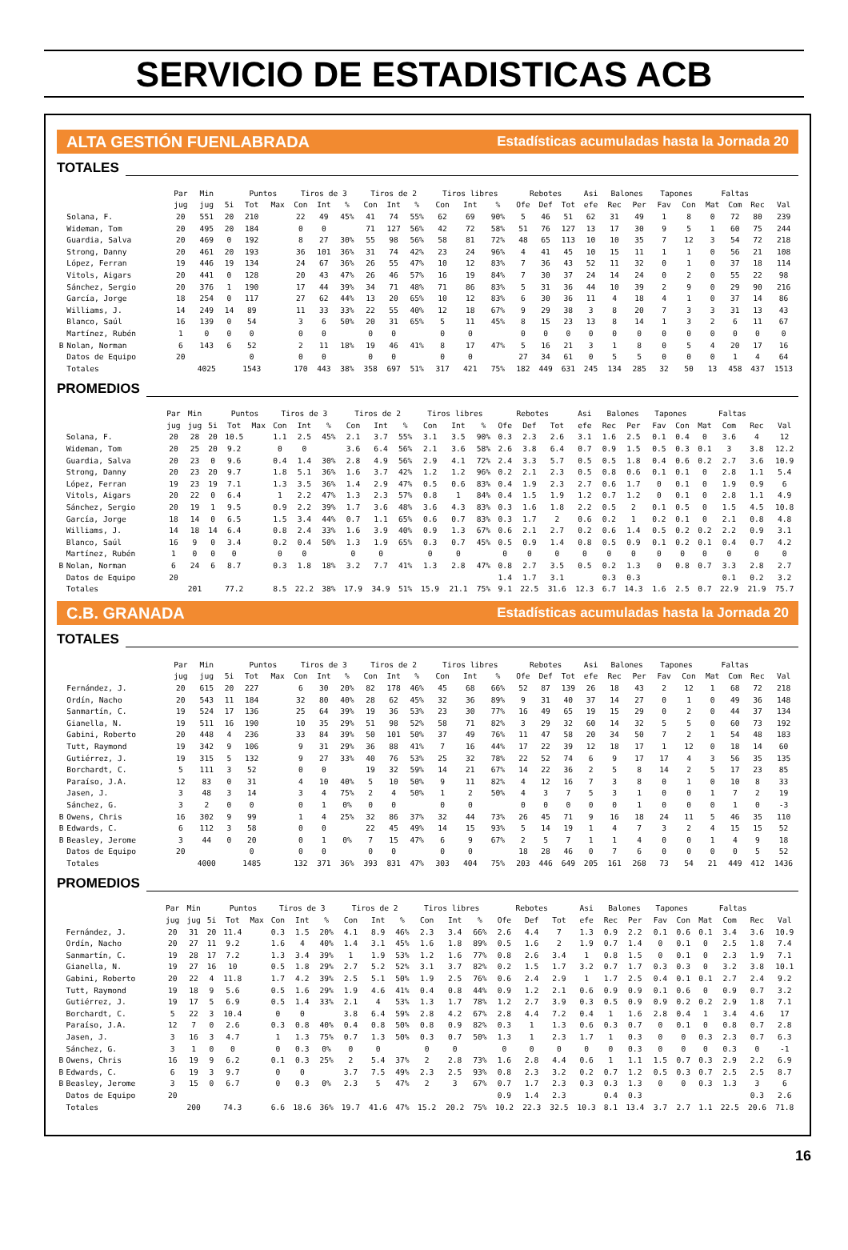SERVICIO DE ESTADISTICAS ACB
ALTA GESTIÓN FUENLABRADA Estadísticas acumuladas hasta la Jornada 20
TOTALES
| | | Par | Min | | Puntos | | Tiros de 3 | | | Tiros de 2 | | | Tiros libres | | | Rebotes | | | Asi | Balones | | Tapones | | Faltas | | | |
| --- | --- | --- | --- | --- | --- | --- | --- | --- | --- | --- | --- | --- | --- | --- | --- | --- | --- | --- | --- | --- | --- | --- | --- | --- | --- | --- | --- |
| | | jug | jug | 5i | Tot | Max | Con | Int | % | Con | Int | % | Con | Int | % | Ofe | Def | Tot | efe | Rec | Per | Fav | Con | Mat | Com | Rec | Val |
| | Solana, F. | 20 | 551 | 20 | 210 | | 22 | 49 | 45% | 41 | 74 | 55% | 62 | 69 | 90% | 5 | 46 | 51 | 62 | 31 | 49 | 1 | 8 | 0 | 72 | 80 | 239 |
| | Wideman, Tom | 20 | 495 | 20 | 184 | | 0 | 0 | | 71 | 127 | 56% | 42 | 72 | 58% | 51 | 76 | 127 | 13 | 17 | 30 | 9 | 5 | 1 | 60 | 75 | 244 |
| | Guardia, Salva | 20 | 469 | 0 | 192 | | 8 | 27 | 30% | 55 | 98 | 56% | 58 | 81 | 72% | 48 | 65 | 113 | 10 | 10 | 35 | 7 | 12 | 3 | 54 | 72 | 218 |
| | Strong, Danny | 20 | 461 | 20 | 193 | | 36 | 101 | 36% | 31 | 74 | 42% | 23 | 24 | 96% | 4 | 41 | 45 | 10 | 15 | 11 | 1 | 1 | 0 | 56 | 21 | 108 |
| | López, Ferran | 19 | 446 | 19 | 134 | | 24 | 67 | 36% | 26 | 55 | 47% | 10 | 12 | 83% | 7 | 36 | 43 | 52 | 11 | 32 | 0 | 1 | 0 | 37 | 18 | 114 |
| | Vitols, Aigars | 20 | 441 | 0 | 128 | | 20 | 43 | 47% | 26 | 46 | 57% | 16 | 19 | 84% | 7 | 30 | 37 | 24 | 14 | 24 | 0 | 2 | 0 | 55 | 22 | 98 |
| | Sánchez, Sergio | 20 | 376 | 1 | 190 | | 17 | 44 | 39% | 34 | 71 | 48% | 71 | 86 | 83% | 5 | 31 | 36 | 44 | 10 | 39 | 2 | 9 | 0 | 29 | 90 | 216 |
| | García, Jorge | 18 | 254 | 0 | 117 | | 27 | 62 | 44% | 13 | 20 | 65% | 10 | 12 | 83% | 6 | 30 | 36 | 11 | 4 | 18 | 4 | 1 | 0 | 37 | 14 | 86 |
| | Williams, J. | 14 | 249 | 14 | 89 | | 11 | 33 | 33% | 22 | 55 | 40% | 12 | 18 | 67% | 9 | 29 | 38 | 3 | 8 | 20 | 7 | 3 | 3 | 31 | 13 | 43 |
| | Blanco, Saúl | 16 | 139 | 0 | 54 | | 3 | 6 | 50% | 20 | 31 | 65% | 5 | 11 | 45% | 8 | 15 | 23 | 13 | 8 | 14 | 1 | 3 | 2 | 6 | 11 | 67 |
| | Martínez, Rubén | 1 | 0 | 0 | 0 | | 0 | 0 | | 0 | 0 | | 0 | 0 | | 0 | 0 | 0 | 0 | 0 | 0 | 0 | 0 | 0 | 0 | 0 | 0 |
| B | Nolan, Norman | 6 | 143 | 6 | 52 | | 2 | 11 | 18% | 19 | 46 | 41% | 8 | 17 | 47% | 5 | 16 | 21 | 3 | 1 | 8 | 0 | 5 | 4 | 20 | 17 | 16 |
| | Datos de Equipo | 20 | | | 0 | | 0 | 0 | | 0 | 0 | | 0 | 0 | | 27 | 34 | 61 | 0 | 5 | 5 | 0 | 0 | 0 | 1 | 4 | 64 |
| | Totales | | 4025 | | 1543 | | 170 | 443 | 38% | 358 | 697 | 51% | 317 | 421 | 75% | 182 | 449 | 631 | 245 | 134 | 285 | 32 | 50 | 13 | 458 | 437 | 1513 |
PROMEDIOS
| | | Par | Min | | Puntos | | Tiros de 3 | | | Tiros de 2 | | | Tiros libres | | | Rebotes | | | Asi | Balones | | Tapones | | Faltas | | | |
| --- | --- | --- | --- | --- | --- | --- | --- | --- | --- | --- | --- | --- | --- | --- | --- | --- | --- | --- | --- | --- | --- | --- | --- | --- | --- | --- | --- |
| | | jug | jug | 5i | Tot | Max | Con | Int | % | Con | Int | % | Con | Int | % | Ofe | Def | Tot | efe | Rec | Per | Fav | Con | Mat | Com | Rec | Val |
| | Solana, F. | 20 | 28 | 20 | 10.5 | | 1.1 | 2.5 | 45% | 2.1 | 3.7 | 55% | 3.1 | 3.5 | 90% | 0.3 | 2.3 | 2.6 | 3.1 | 1.6 | 2.5 | 0.1 | 0.4 | 0 | 3.6 | 4 | 12 |
| | Wideman, Tom | 20 | 25 | 20 | 9.2 | | 0 | 0 | | 3.6 | 6.4 | 56% | 2.1 | 3.6 | 58% | 2.6 | 3.8 | 6.4 | 0.7 | 0.9 | 1.5 | 0.5 | 0.3 | 0.1 | 3 | 3.8 | 12.2 |
| | Guardia, Salva | 20 | 23 | 0 | 9.6 | | 0.4 | 1.4 | 30% | 2.8 | 4.9 | 56% | 2.9 | 4.1 | 72% | 2.4 | 3.3 | 5.7 | 0.5 | 0.5 | 1.8 | 0.4 | 0.6 | 0.2 | 2.7 | 3.6 | 10.9 |
| | Strong, Danny | 20 | 23 | 20 | 9.7 | | 1.8 | 5.1 | 36% | 1.6 | 3.7 | 42% | 1.2 | 1.2 | 96% | 0.2 | 2.1 | 2.3 | 0.5 | 0.8 | 0.6 | 0.1 | 0.1 | 0 | 2.8 | 1.1 | 5.4 |
| | López, Ferran | 19 | 23 | 19 | 7.1 | | 1.3 | 3.5 | 36% | 1.4 | 2.9 | 47% | 0.5 | 0.6 | 83% | 0.4 | 1.9 | 2.3 | 2.7 | 0.6 | 1.7 | 0 | 0.1 | 0 | 1.9 | 0.9 | 6 |
| | Vitols, Aigars | 20 | 22 | 0 | 6.4 | | 1 | 2.2 | 47% | 1.3 | 2.3 | 57% | 0.8 | 1 | 84% | 0.4 | 1.5 | 1.9 | 1.2 | 0.7 | 1.2 | 0 | 0.1 | 0 | 2.8 | 1.1 | 4.9 |
| | Sánchez, Sergio | 20 | 19 | 1 | 9.5 | | 0.9 | 2.2 | 39% | 1.7 | 3.6 | 48% | 3.6 | 4.3 | 83% | 0.3 | 1.6 | 1.8 | 2.2 | 0.5 | 2 | 0.1 | 0.5 | 0 | 1.5 | 4.5 | 10.8 |
| | García, Jorge | 18 | 14 | 0 | 6.5 | | 1.5 | 3.4 | 44% | 0.7 | 1.1 | 65% | 0.6 | 0.7 | 83% | 0.3 | 1.7 | 2 | 0.6 | 0.2 | 1 | 0.2 | 0.1 | 0 | 2.1 | 0.8 | 4.8 |
| | Williams, J. | 14 | 18 | 14 | 6.4 | | 0.8 | 2.4 | 33% | 1.6 | 3.9 | 40% | 0.9 | 1.3 | 67% | 0.6 | 2.1 | 2.7 | 0.2 | 0.6 | 1.4 | 0.5 | 0.2 | 0.2 | 2.2 | 0.9 | 3.1 |
| | Blanco, Saúl | 16 | 9 | 0 | 3.4 | | 0.2 | 0.4 | 50% | 1.3 | 1.9 | 65% | 0.3 | 0.7 | 45% | 0.5 | 0.9 | 1.4 | 0.8 | 0.5 | 0.9 | 0.1 | 0.2 | 0.1 | 0.4 | 0.7 | 4.2 |
| | Martínez, Rubén | 1 | 0 | 0 | 0 | | 0 | 0 | | 0 | 0 | | 0 | 0 | | 0 | 0 | 0 | 0 | 0 | 0 | 0 | 0 | 0 | 0 | 0 | 0 |
| B | Nolan, Norman | 6 | 24 | 6 | 8.7 | | 0.3 | 1.8 | 18% | 3.2 | 7.7 | 41% | 1.3 | 2.8 | 47% | 0.8 | 2.7 | 3.5 | 0.5 | 0.2 | 1.3 | 0 | 0.8 | 0.7 | 3.3 | 2.8 | 2.7 |
| | Datos de Equipo | 20 | | | | | | | | | | | | | | 1.4 | 1.7 | 3.1 | | 0.3 | 0.3 | | | | 0.1 | 0.2 | 3.2 |
| | Totales | | 201 | | 77.2 | | 8.5 | 22.2 | 38% | 17.9 | 34.9 | 51% | 15.9 | 21.1 | 75% | 9.1 | 22.5 | 31.6 | 12.3 | 6.7 | 14.3 | 1.6 | 2.5 | 0.7 | 22.9 | 21.9 | 75.7 |
C.B. GRANADA Estadísticas acumuladas hasta la Jornada 20
TOTALES
| | | Par | Min | | Puntos | | Tiros de 3 | | | Tiros de 2 | | | Tiros libres | | | Rebotes | | | Asi | Balones | | Tapones | | Faltas | | | |
| --- | --- | --- | --- | --- | --- | --- | --- | --- | --- | --- | --- | --- | --- | --- | --- | --- | --- | --- | --- | --- | --- | --- | --- | --- | --- | --- | --- |
| | | jug | jug | 5i | Tot | Max | Con | Int | % | Con | Int | % | Con | Int | % | Ofe | Def | Tot | efe | Rec | Per | Fav | Con | Mat | Com | Rec | Val |
| | Fernández, J. | 20 | 615 | 20 | 227 | | 6 | 30 | 20% | 82 | 178 | 46% | 45 | 68 | 66% | 52 | 87 | 139 | 26 | 18 | 43 | 2 | 12 | 1 | 68 | 72 | 218 |
| | Ordín, Nacho | 20 | 543 | 11 | 184 | | 32 | 80 | 40% | 28 | 62 | 45% | 32 | 36 | 89% | 9 | 31 | 40 | 37 | 14 | 27 | 0 | 1 | 0 | 49 | 36 | 148 |
| | Sanmartín, C. | 19 | 524 | 17 | 136 | | 25 | 64 | 39% | 19 | 36 | 53% | 23 | 30 | 77% | 16 | 49 | 65 | 19 | 15 | 29 | 0 | 2 | 0 | 44 | 37 | 134 |
| | Gianella, N. | 19 | 511 | 16 | 190 | | 10 | 35 | 29% | 51 | 98 | 52% | 58 | 71 | 82% | 3 | 29 | 32 | 60 | 14 | 32 | 5 | 5 | 0 | 60 | 73 | 192 |
| | Gabini, Roberto | 20 | 448 | 4 | 236 | | 33 | 84 | 39% | 50 | 101 | 50% | 37 | 49 | 76% | 11 | 47 | 58 | 20 | 34 | 50 | 7 | 2 | 1 | 54 | 48 | 183 |
| | Tutt, Raymond | 19 | 342 | 9 | 106 | | 9 | 31 | 29% | 36 | 88 | 41% | 7 | 16 | 44% | 17 | 22 | 39 | 12 | 18 | 17 | 1 | 12 | 0 | 18 | 14 | 60 |
| | Gutiérrez, J. | 19 | 315 | 5 | 132 | | 9 | 27 | 33% | 40 | 76 | 53% | 25 | 32 | 78% | 22 | 52 | 74 | 6 | 9 | 17 | 17 | 4 | 3 | 56 | 35 | 135 |
| | Borchardt, C. | 5 | 111 | 3 | 52 | | 0 | 0 | | 19 | 32 | 59% | 14 | 21 | 67% | 14 | 22 | 36 | 2 | 5 | 8 | 14 | 2 | 5 | 17 | 23 | 85 |
| | Paraíso, J.A. | 12 | 83 | 0 | 31 | | 4 | 10 | 40% | 5 | 10 | 50% | 9 | 11 | 82% | 4 | 12 | 16 | 7 | 3 | 8 | 0 | 1 | 0 | 10 | 8 | 33 |
| | Jasen, J. | 3 | 48 | 3 | 14 | | 3 | 4 | 75% | 2 | 4 | 50% | 1 | 2 | 50% | 4 | 3 | 7 | 5 | 3 | 1 | 0 | 0 | 1 | 7 | 2 | 19 |
| | Sánchez, G. | 3 | 2 | 0 | 0 | | 0 | 1 | 0% | 0 | 0 | | 0 | 0 | | 0 | 0 | 0 | 0 | 0 | 1 | 0 | 0 | 0 | 1 | 0 | -3 |
| B | Owens, Chris | 16 | 302 | 9 | 99 | | 1 | 4 | 25% | 32 | 86 | 37% | 32 | 44 | 73% | 26 | 45 | 71 | 9 | 16 | 18 | 24 | 11 | 5 | 46 | 35 | 110 |
| B | Edwards, C. | 6 | 112 | 3 | 58 | | 0 | 0 | | 22 | 45 | 49% | 14 | 15 | 93% | 5 | 14 | 19 | 1 | 4 | 7 | 3 | 2 | 4 | 15 | 15 | 52 |
| B | Beasley, Jerome | 3 | 44 | 0 | 20 | | 0 | 1 | 0% | 7 | 15 | 47% | 6 | 9 | 67% | 2 | 5 | 7 | 1 | 1 | 4 | 0 | 0 | 1 | 4 | 9 | 18 |
| | Datos de Equipo | 20 | | | 0 | | 0 | 0 | | 0 | 0 | | 0 | 0 | | 18 | 28 | 46 | 0 | 7 | 6 | 0 | 0 | 0 | 0 | 5 | 52 |
| | Totales | | 4000 | | 1485 | | 132 | 371 | 36% | 393 | 831 | 47% | 303 | 404 | 75% | 203 | 446 | 649 | 205 | 161 | 268 | 73 | 54 | 21 | 449 | 412 | 1436 |
PROMEDIOS
| | | Par | Min | | Puntos | | Tiros de 3 | | | Tiros de 2 | | | Tiros libres | | | Rebotes | | | Asi | Balones | | Tapones | | Faltas | | | |
| --- | --- | --- | --- | --- | --- | --- | --- | --- | --- | --- | --- | --- | --- | --- | --- | --- | --- | --- | --- | --- | --- | --- | --- | --- | --- | --- | --- |
| | | jug | jug | 5i | Tot | Max | Con | Int | % | Con | Int | % | Con | Int | % | Ofe | Def | Tot | efe | Rec | Per | Fav | Con | Mat | Com | Rec | Val |
| | Fernández, J. | 20 | 31 | 20 | 11.4 | | 0.3 | 1.5 | 20% | 4.1 | 8.9 | 46% | 2.3 | 3.4 | 66% | 2.6 | 4.4 | 7 | 1.3 | 0.9 | 2.2 | 0.1 | 0.6 | 0.1 | 3.4 | 3.6 | 10.9 |
| | Ordín, Nacho | 20 | 27 | 11 | 9.2 | | 1.6 | 4 | 40% | 1.4 | 3.1 | 45% | 1.6 | 1.8 | 89% | 0.5 | 1.6 | 2 | 1.9 | 0.7 | 1.4 | 0 | 0.1 | 0 | 2.5 | 1.8 | 7.4 |
| | Sanmartín, C. | 19 | 28 | 17 | 7.2 | | 1.3 | 3.4 | 39% | 1 | 1.9 | 53% | 1.2 | 1.6 | 77% | 0.8 | 2.6 | 3.4 | 1 | 0.8 | 1.5 | 0 | 0.1 | 0 | 2.3 | 1.9 | 7.1 |
| | Gianella, N. | 19 | 27 | 16 | 10 | | 0.5 | 1.8 | 29% | 2.7 | 5.2 | 52% | 3.1 | 3.7 | 82% | 0.2 | 1.5 | 1.7 | 3.2 | 0.7 | 1.7 | 0.3 | 0.3 | 0 | 3.2 | 3.8 | 10.1 |
| | Gabini, Roberto | 20 | 22 | 4 | 11.8 | | 1.7 | 4.2 | 39% | 2.5 | 5.1 | 50% | 1.9 | 2.5 | 76% | 0.6 | 2.4 | 2.9 | 1 | 1.7 | 2.5 | 0.4 | 0.1 | 0.1 | 2.7 | 2.4 | 9.2 |
| | Tutt, Raymond | 19 | 18 | 9 | 5.6 | | 0.5 | 1.6 | 29% | 1.9 | 4.6 | 41% | 0.4 | 0.8 | 44% | 0.9 | 1.2 | 2.1 | 0.6 | 0.9 | 0.9 | 0.1 | 0.6 | 0 | 0.9 | 0.7 | 3.2 |
| | Gutiérrez, J. | 19 | 17 | 5 | 6.9 | | 0.5 | 1.4 | 33% | 2.1 | 4 | 53% | 1.3 | 1.7 | 78% | 1.2 | 2.7 | 3.9 | 0.3 | 0.5 | 0.9 | 0.9 | 0.2 | 0.2 | 2.9 | 1.8 | 7.1 |
| | Borchardt, C. | 5 | 22 | 3 | 10.4 | | 0 | 0 | | 3.8 | 6.4 | 59% | 2.8 | 4.2 | 67% | 2.8 | 4.4 | 7.2 | 0.4 | 1 | 1.6 | 2.8 | 0.4 | 1 | 3.4 | 4.6 | 17 |
| | Paraíso, J.A. | 12 | 7 | 0 | 2.6 | | 0.3 | 0.8 | 40% | 0.4 | 0.8 | 50% | 0.8 | 0.9 | 82% | 0.3 | 1 | 1.3 | 0.6 | 0.3 | 0.7 | 0 | 0.1 | 0 | 0.8 | 0.7 | 2.8 |
| | Jasen, J. | 3 | 16 | 3 | 4.7 | | 1 | 1.3 | 75% | 0.7 | 1.3 | 50% | 0.3 | 0.7 | 50% | 1.3 | 1 | 2.3 | 1.7 | 1 | 0.3 | 0 | 0 | 0.3 | 2.3 | 0.7 | 6.3 |
| | Sánchez, G. | 3 | 1 | 0 | 0 | | 0 | 0.3 | 0% | 0 | 0 | | 0 | 0 | | 0 | 0 | 0 | 0 | 0 | 0.3 | 0 | 0 | 0 | 0.3 | 0 | -1 |
| B | Owens, Chris | 16 | 19 | 9 | 6.2 | | 0.1 | 0.3 | 25% | 2 | 5.4 | 37% | 2 | 2.8 | 73% | 1.6 | 2.8 | 4.4 | 0.6 | 1 | 1.1 | 1.5 | 0.7 | 0.3 | 2.9 | 2.2 | 6.9 |
| B | Edwards, C. | 6 | 19 | 3 | 9.7 | | 0 | 0 | | 3.7 | 7.5 | 49% | 2.3 | 2.5 | 93% | 0.8 | 2.3 | 3.2 | 0.2 | 0.7 | 1.2 | 0.5 | 0.3 | 0.7 | 2.5 | 2.5 | 8.7 |
| B | Beasley, Jerome | 3 | 15 | 0 | 6.7 | | 0 | 0.3 | 0% | 2.3 | 5 | 47% | 2 | 3 | 67% | 0.7 | 1.7 | 2.3 | 0.3 | 0.3 | 1.3 | 0 | 0 | 0.3 | 1.3 | 3 | 6 |
| | Datos de Equipo | 20 | | | | | | | | | | | | | | 0.9 | 1.4 | 2.3 | | 0.4 | 0.3 | | | | | 0.3 | 2.6 |
| | Totales | | 200 | | 74.3 | | 6.6 | 18.6 | 36% | 19.7 | 41.6 | 47% | 15.2 | 20.2 | 75% | 10.2 | 22.3 | 32.5 | 10.3 | 8.1 | 13.4 | 3.7 | 2.7 | 1.1 | 22.5 | 20.6 | 71.8 |
16